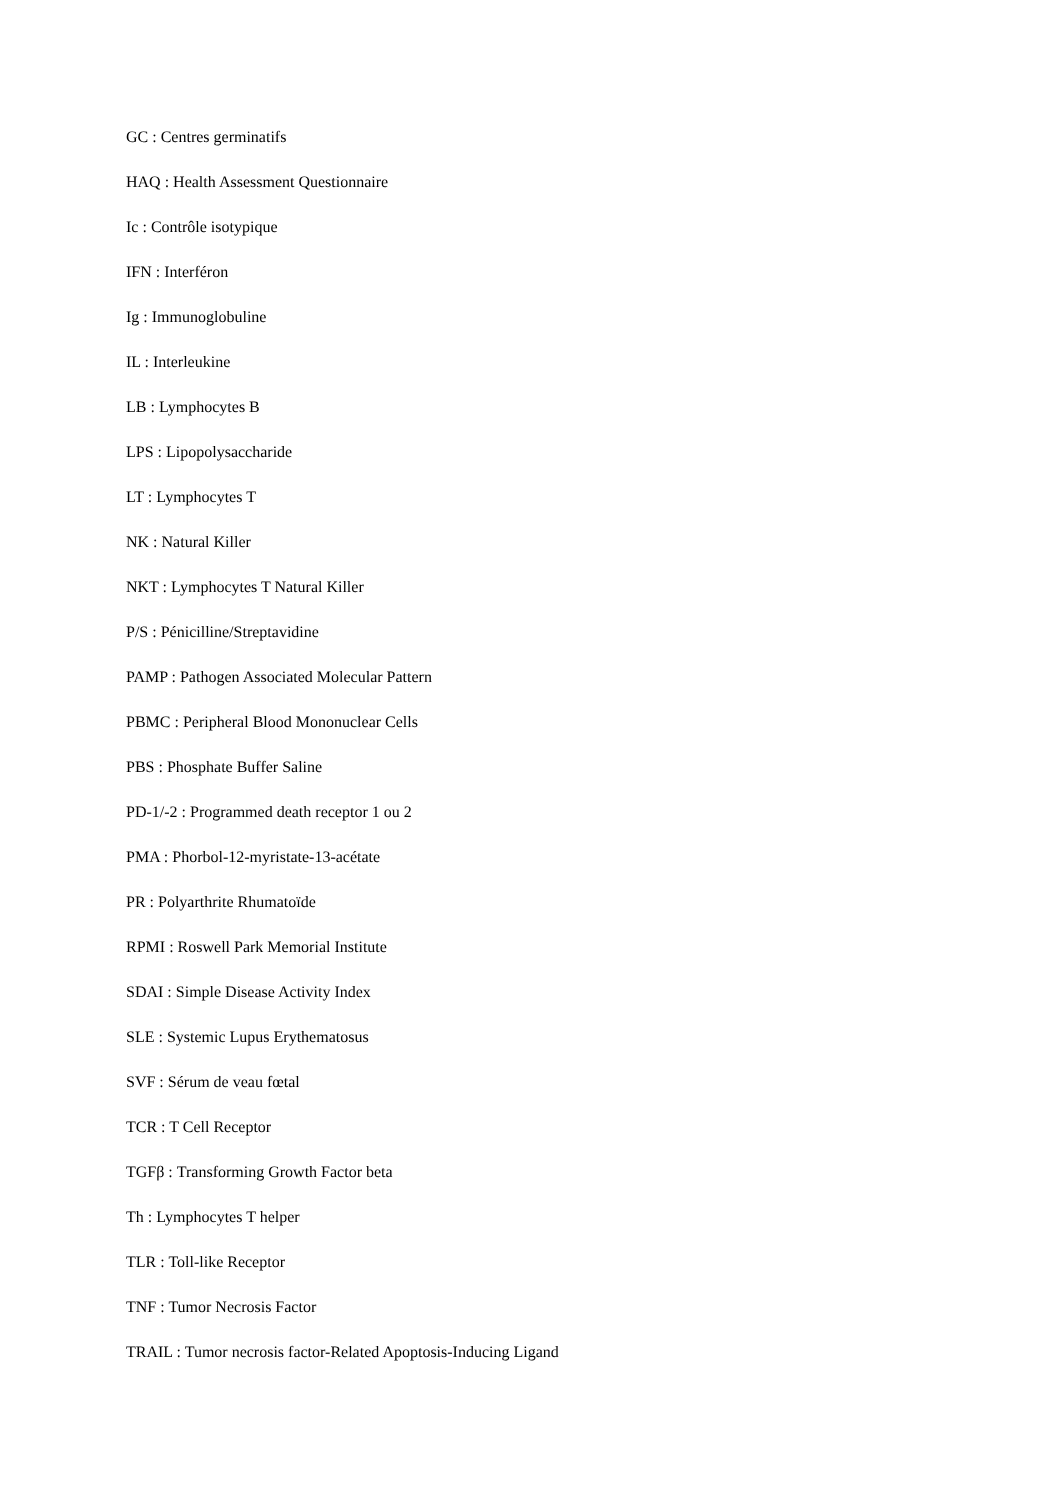GC : Centres germinatifs
HAQ : Health Assessment Questionnaire
Ic : Contrôle isotypique
IFN : Interféron
Ig : Immunoglobuline
IL : Interleukine
LB : Lymphocytes B
LPS : Lipopolysaccharide
LT : Lymphocytes T
NK : Natural Killer
NKT : Lymphocytes T Natural Killer
P/S : Pénicilline/Streptavidine
PAMP : Pathogen Associated Molecular Pattern
PBMC : Peripheral Blood Mononuclear Cells
PBS : Phosphate Buffer Saline
PD-1/-2 : Programmed death receptor 1 ou 2
PMA : Phorbol-12-myristate-13-acétate
PR : Polyarthrite Rhumatoïde
RPMI : Roswell Park Memorial Institute
SDAI : Simple Disease Activity Index
SLE : Systemic Lupus Erythematosus
SVF : Sérum de veau fœtal
TCR : T Cell Receptor
TGFβ : Transforming Growth Factor beta
Th : Lymphocytes T helper
TLR : Toll-like Receptor
TNF : Tumor Necrosis Factor
TRAIL : Tumor necrosis factor-Related Apoptosis-Inducing Ligand